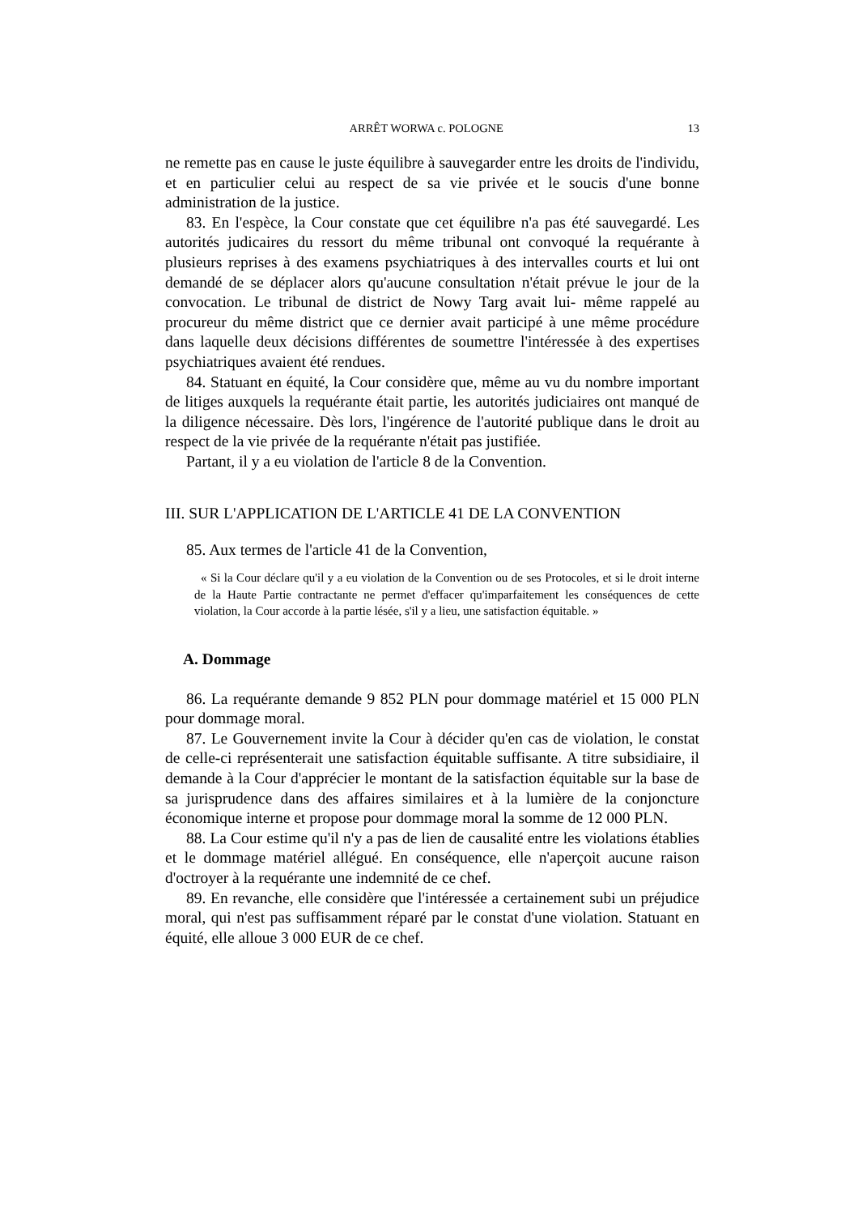ARRÊT WORWA c. POLOGNE 13
ne remette pas en cause le juste équilibre à sauvegarder entre les droits de l'individu, et en particulier celui au respect de sa vie privée et le soucis d'une bonne administration de la justice.
83. En l'espèce, la Cour constate que cet équilibre n'a pas été sauvegardé. Les autorités judicaires du ressort du même tribunal ont convoqué la requérante à plusieurs reprises à des examens psychiatriques à des intervalles courts et lui ont demandé de se déplacer alors qu'aucune consultation n'était prévue le jour de la convocation. Le tribunal de district de Nowy Targ avait lui- même rappelé au procureur du même district que ce dernier avait participé à une même procédure dans laquelle deux décisions différentes de soumettre l'intéressée à des expertises psychiatriques avaient été rendues.
84. Statuant en équité, la Cour considère que, même au vu du nombre important de litiges auxquels la requérante était partie, les autorités judiciaires ont manqué de la diligence nécessaire. Dès lors, l'ingérence de l'autorité publique dans le droit au respect de la vie privée de la requérante n'était pas justifiée.
Partant, il y a eu violation de l'article 8 de la Convention.
III. SUR L'APPLICATION DE L'ARTICLE 41 DE LA CONVENTION
85. Aux termes de l'article 41 de la Convention,
« Si la Cour déclare qu'il y a eu violation de la Convention ou de ses Protocoles, et si le droit interne de la Haute Partie contractante ne permet d'effacer qu'imparfaitement les conséquences de cette violation, la Cour accorde à la partie lésée, s'il y a lieu, une satisfaction équitable. »
A. Dommage
86. La requérante demande 9 852 PLN pour dommage matériel et 15 000 PLN pour dommage moral.
87. Le Gouvernement invite la Cour à décider qu'en cas de violation, le constat de celle-ci représenterait une satisfaction équitable suffisante. A titre subsidiaire, il demande à la Cour d'apprécier le montant de la satisfaction équitable sur la base de sa jurisprudence dans des affaires similaires et à la lumière de la conjoncture économique interne et propose pour dommage moral la somme de 12 000 PLN.
88. La Cour estime qu'il n'y a pas de lien de causalité entre les violations établies et le dommage matériel allégué. En conséquence, elle n'aperçoit aucune raison d'octroyer à la requérante une indemnité de ce chef.
89. En revanche, elle considère que l'intéressée a certainement subi un préjudice moral, qui n'est pas suffisamment réparé par le constat d'une violation. Statuant en équité, elle alloue 3 000 EUR de ce chef.